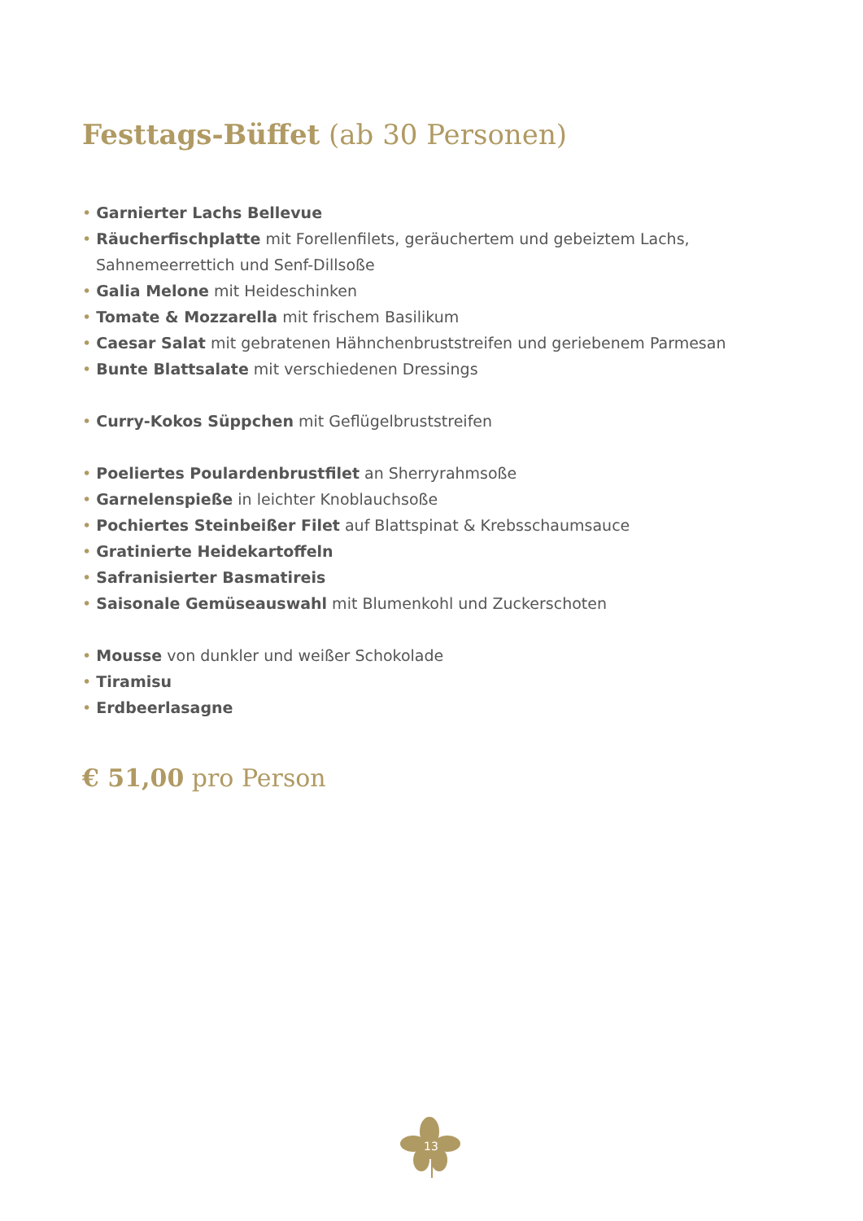Festtags-Büffet (ab 30 Personen)
• Garnierter Lachs Bellevue
• Räucherfischplatte mit Forellenfilets, geräuchertem und gebeiztem Lachs, Sahnemeerrettich und Senf-Dillsoße
• Galia Melone mit Heideschinken
• Tomate & Mozzarella mit frischem Basilikum
• Caesar Salat mit gebratenen Hähnchenbruststreifen und geriebenem Parmesan
• Bunte Blattsalate mit verschiedenen Dressings
• Curry-Kokos Süppchen mit Geflügelbruststreifen
• Poeliertes Poulardenbrustfilet an Sherryrahmsoße
• Garnelenspieße in leichter Knoblauchsoße
• Pochiertes Steinbeißer Filet auf Blattspinat & Krebsschaumsauce
• Gratinierte Heidekartoffeln
• Safranisierter Basmatireis
• Saisonale Gemüseauswahl mit Blumenkohl und Zuckerschoten
• Mousse von dunkler und weißer Schokolade
• Tiramisu
• Erdbeerlasagne
€ 51,00 pro Person
13